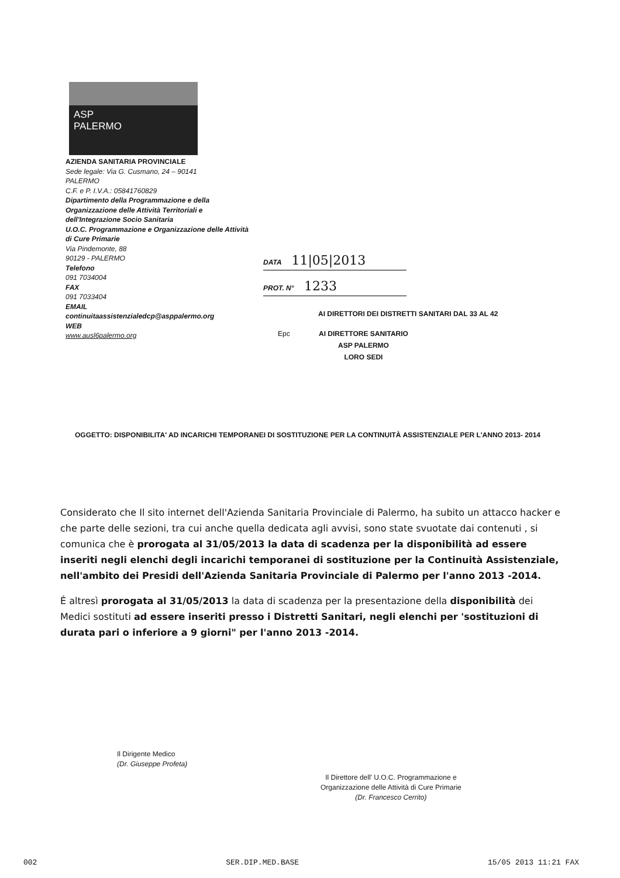ASP
PALERMO
AZIENDA SANITARIA PROVINCIALE
Sede legale: Via G. Cusmano, 24 – 90141
PALERMO
C.F. e P. I.V.A.: 05841760829
Dipartimento della Programmazione e della Organizzazione delle Attività Territoriali e dell'Integrazione Socio Sanitaria
U.O.C. Programmazione e Organizzazione delle Attività di Cure Primarie
Via Pindemonte, 88
90129 - PALERMO
Telefono
091 7034004
FAX
091 7033404
EMAIL
continuitaassistenzialedcp@asppalermo.org
WEB
www.ausl6palermo.org
DATA 11|05|2013
PROT. N° 1233
AI DIRETTORI DEI DISTRETTI SANITARI DAL 33 AL 42
Epc AI DIRETTORE SANITARIO
ASP PALERMO
LORO SEDI
OGGETTO: DISPONIBILITA' AD INCARICHI TEMPORANEI DI SOSTITUZIONE PER LA CONTINUITÀ ASSISTENZIALE PER L'ANNO 2013- 2014
Considerato che Il sito internet dell'Azienda Sanitaria Provinciale di Palermo, ha subito un attacco hacker e che parte delle sezioni, tra cui anche quella dedicata agli avvisi, sono state svuotate dai contenuti , si comunica che è prorogata al 31/05/2013 la data di scadenza per la disponibilità ad essere inseriti negli elenchi degli incarichi temporanei di sostituzione per la Continuità Assistenziale, nell'ambito dei Presidi dell'Azienda Sanitaria Provinciale di Palermo per l'anno 2013 -2014.
É altresì prorogata al 31/05/2013 la data di scadenza per la presentazione della disponibilità dei Medici sostituti ad essere inseriti presso i Distretti Sanitari, negli elenchi per 'sostituzioni di durata pari o inferiore a 9 giorni" per l'anno 2013 -2014.
Il Dirigente Medico
(Dr. Giuseppe Profeta)
Il Direttore dell' U.O.C. Programmazione e
Organizzazione delle Attività di Cure Primarie
(Dr. Francesco Cerrito)
002 SER.DIP.MED.BASE 15/05 2013 11:21 FAX